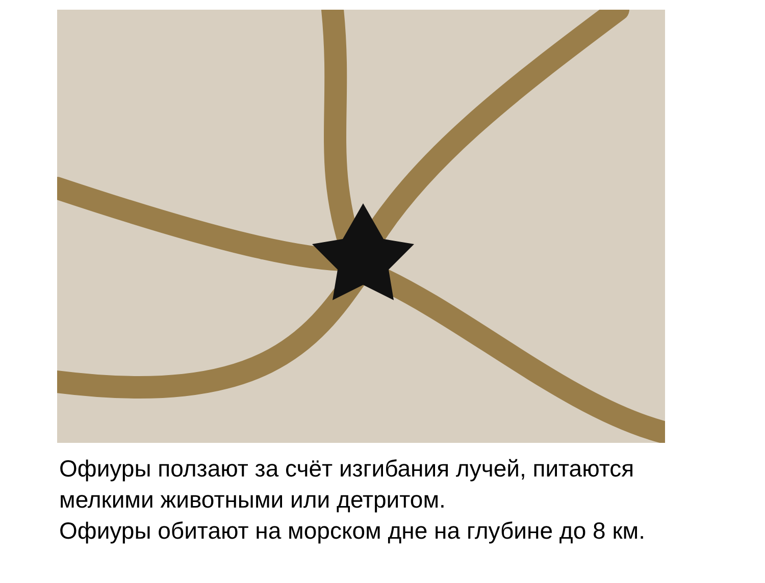Офиуры ползают за счёт изгибания лучей, питаются
мелкими животными или детритом.
Офиуры обитают на морском дне на глубине до 8 км.